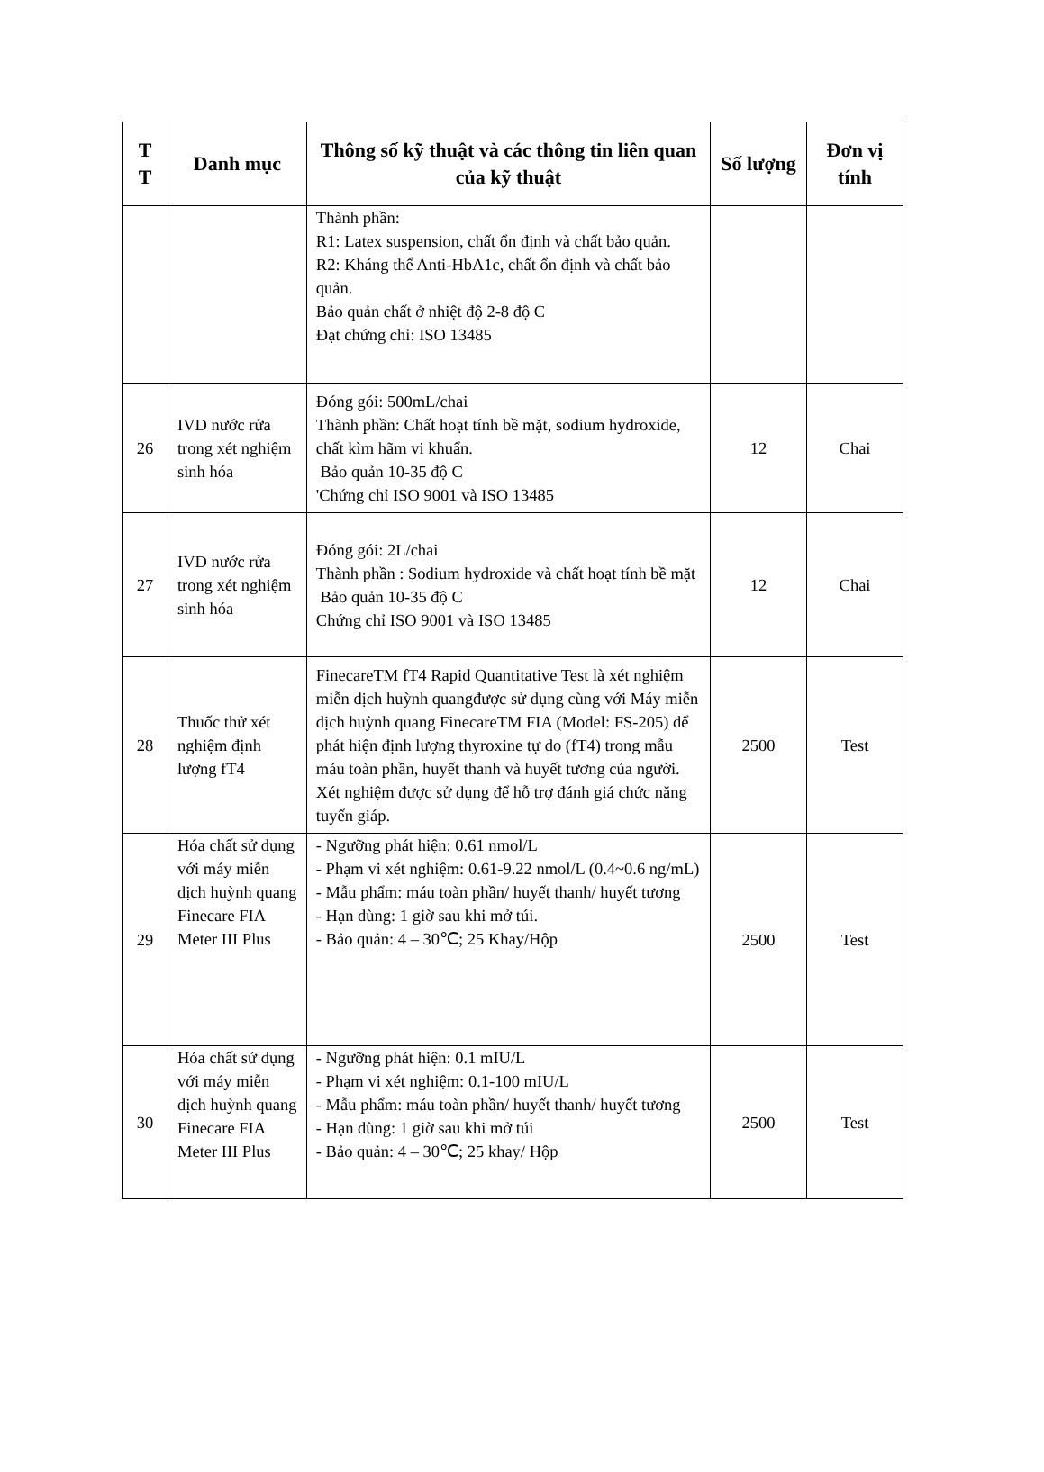| T T | Danh mục | Thông số kỹ thuật và các thông tin liên quan của kỹ thuật | Số lượng | Đơn vị tính |
| --- | --- | --- | --- | --- |
| | | Thành phần: R1: Latex suspension, chất ổn định và chất bảo quản. R2: Kháng thể Anti-HbA1c, chất ổn định và chất bảo quản. Bảo quản chất ở nhiệt độ 2-8 độ C Đạt chứng chỉ: ISO 13485 | | |
| 26 | IVD nước rửa trong xét nghiệm sinh hóa | Đóng gói: 500mL/chai Thành phần: Chất hoạt tính bề mặt, sodium hydroxide, chất kìm hãm vi khuẩn. Bảo quản 10-35 độ C 'Chứng chỉ ISO 9001 và ISO 13485 | 12 | Chai |
| 27 | IVD nước rửa trong xét nghiệm sinh hóa | Đóng gói: 2L/chai Thành phần : Sodium hydroxide và chất hoạt tính bề mặt Bảo quản 10-35 độ C Chứng chỉ ISO 9001 và ISO 13485 | 12 | Chai |
| 28 | Thuốc thử xét nghiệm định lượng fT4 | FinecareTM fT4 Rapid Quantitative Test là xét nghiệm miễn dịch huỳnh quangđược sử dụng cùng với Máy miễn dịch huỳnh quang FinecareTM FIA (Model: FS-205) để phát hiện định lượng thyroxine tự do (fT4) trong mẫu máu toàn phần, huyết thanh và huyết tương của người. Xét nghiệm được sử dụng để hỗ trợ đánh giá chức năng tuyến giáp. | 2500 | Test |
| 29 | Hóa chất sử dụng với máy miễn dịch huỳnh quang Finecare FIA Meter III Plus | - Ngưỡng phát hiện: 0.61 nmol/L - Phạm vi xét nghiệm: 0.61-9.22 nmol/L (0.4~0.6 ng/mL) - Mẫu phẩm: máu toàn phần/ huyết thanh/ huyết tương - Hạn dùng: 1 giờ sau khi mở túi. - Bảo quản: 4 – 30℃; 25 Khay/Hộp | 2500 | Test |
| 30 | Hóa chất sử dụng với máy miễn dịch huỳnh quang Finecare FIA Meter III Plus | - Ngưỡng phát hiện: 0.1 mIU/L - Phạm vi xét nghiệm: 0.1-100 mIU/L - Mẫu phẩm: máu toàn phần/ huyết thanh/ huyết tương - Hạn dùng: 1 giờ sau khi mở túi - Bảo quản: 4 – 30℃; 25 khay/ Hộp | 2500 | Test |